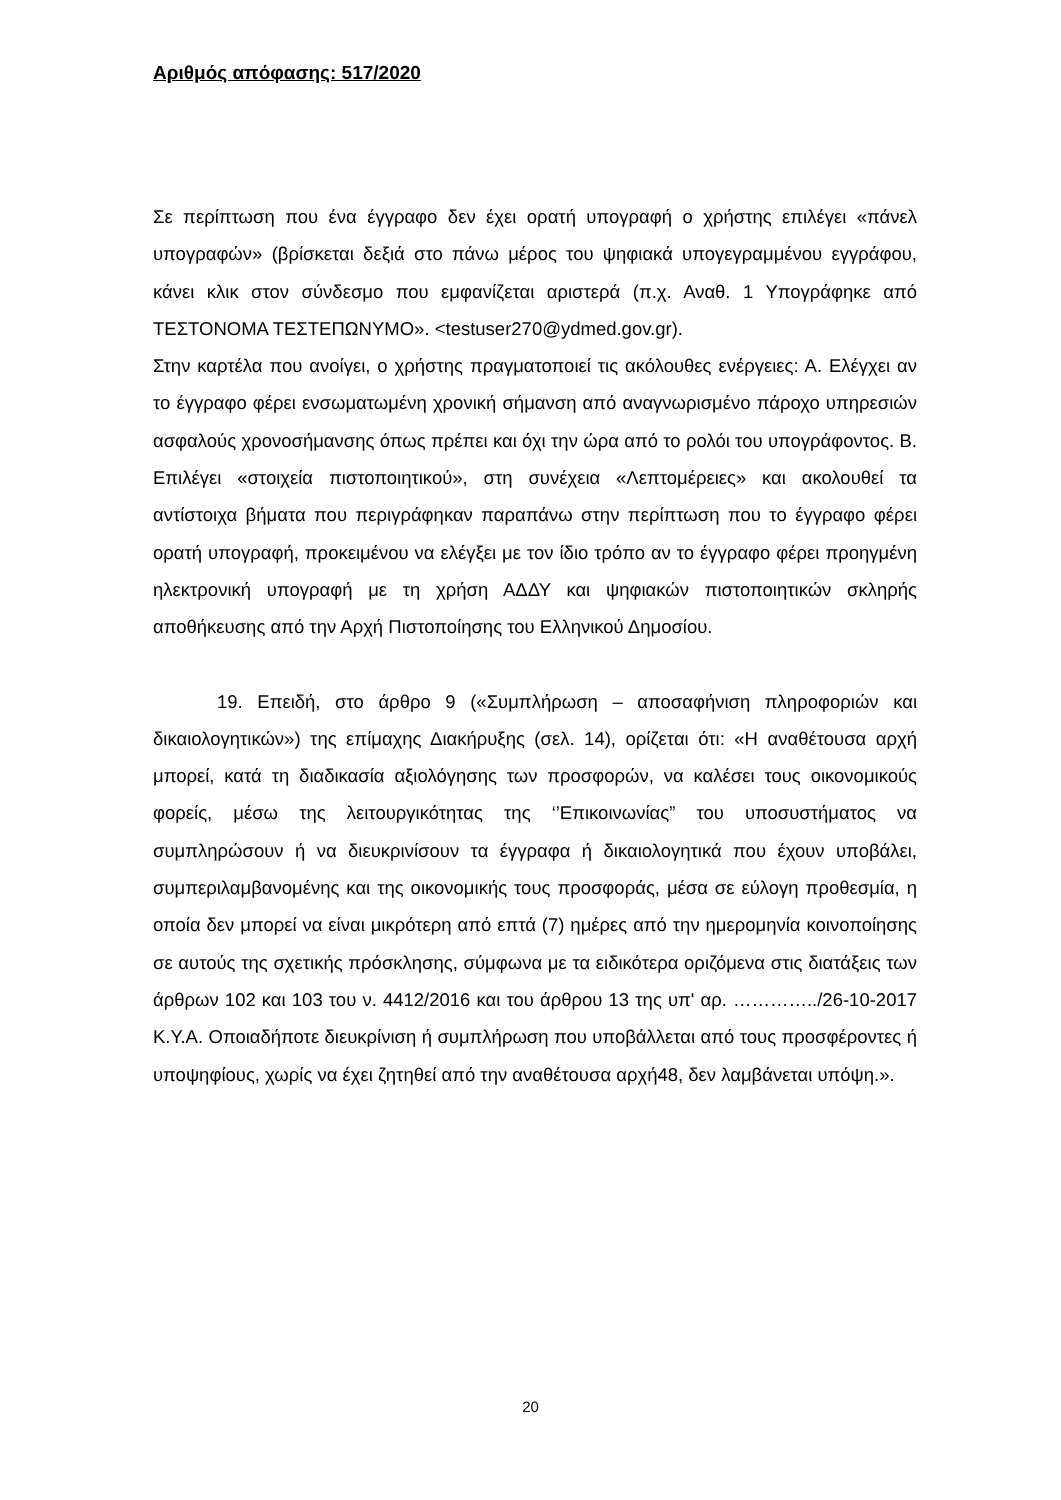Αριθμός απόφασης: 517/2020
Σε περίπτωση που ένα έγγραφο δεν έχει ορατή υπογραφή ο χρήστης επιλέγει «πάνελ υπογραφών» (βρίσκεται δεξιά στο πάνω μέρος του ψηφιακά υπογεγραμμένου εγγράφου, κάνει κλικ στον σύνδεσμο που εμφανίζεται αριστερά (π.χ. Αναθ. 1 Υπογράφηκε από ΤΕΣΤΟΝΟΜΑ ΤΕΣΤΕΠΩΝΥΜΟ». <testuser270@ydmed.gov.gr).
Στην καρτέλα που ανοίγει, ο χρήστης πραγματοποιεί τις ακόλουθες ενέργειες: Α. Ελέγχει αν το έγγραφο φέρει ενσωματωμένη χρονική σήμανση από αναγνωρισμένο πάροχο υπηρεσιών ασφαλούς χρονοσήμανσης όπως πρέπει και όχι την ώρα από το ρολόι του υπογράφοντος. Β. Επιλέγει «στοιχεία πιστοποιητικού», στη συνέχεια «Λεπτομέρειες» και ακολουθεί τα αντίστοιχα βήματα που περιγράφηκαν παραπάνω στην περίπτωση που το έγγραφο φέρει ορατή υπογραφή, προκειμένου να ελέγξει με τον ίδιο τρόπο αν το έγγραφο φέρει προηγμένη ηλεκτρονική υπογραφή με τη χρήση ΑΔΔΥ και ψηφιακών πιστοποιητικών σκληρής αποθήκευσης από την Αρχή Πιστοποίησης του Ελληνικού Δημοσίου.
19. Επειδή, στο άρθρο 9 («Συμπλήρωση – αποσαφήνιση πληροφοριών και δικαιολογητικών») της επίμαχης Διακήρυξης (σελ. 14), ορίζεται ότι: «Η αναθέτουσα αρχή μπορεί, κατά τη διαδικασία αξιολόγησης των προσφορών, να καλέσει τους οικονομικούς φορείς, μέσω της λειτουργικότητας της ‘’Επικοινωνίας” του υποσυστήματος να συμπληρώσουν ή να διευκρινίσουν τα έγγραφα ή δικαιολογητικά που έχουν υποβάλει, συμπεριλαμβανομένης και της οικονομικής τους προσφοράς, μέσα σε εύλογη προθεσμία, η οποία δεν μπορεί να είναι μικρότερη από επτά (7) ημέρες από την ημερομηνία κοινοποίησης σε αυτούς της σχετικής πρόσκλησης, σύμφωνα με τα ειδικότερα οριζόμενα στις διατάξεις των άρθρων 102 και 103 του ν. 4412/2016 και του άρθρου 13 της υπ' αρ. …………../26-10-2017 Κ.Υ.Α. Οποιαδήποτε διευκρίνιση ή συμπλήρωση που υποβάλλεται από τους προσφέροντες ή υποψηφίους, χωρίς να έχει ζητηθεί από την αναθέτουσα αρχή48, δεν λαμβάνεται υπόψη.».
20